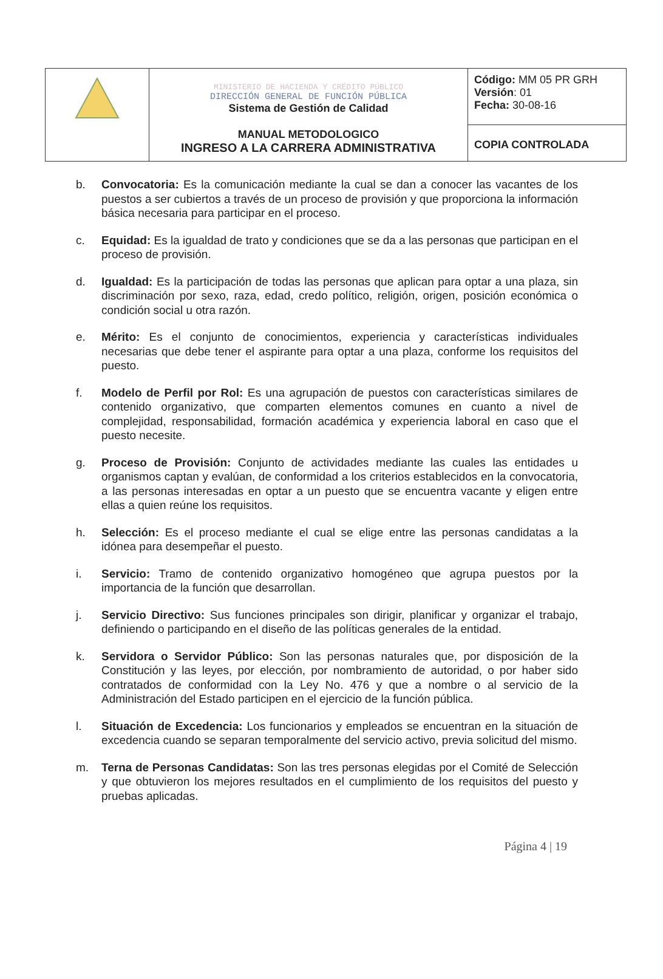| | MINISTERIO DE HACIENDA Y CRÉDITO PÚBLICO DIRECCIÓN GENERAL DE FUNCIÓN PÚBLICA Sistema de Gestión de Calidad MANUAL METODOLOGICO INGRESO A LA CARRERA ADMINISTRATIVA | Código: MM 05 PR GRH Versión : 01 Fecha: 30-08-16 |
| | | COPIA CONTROLADA |
b. Convocatoria: Es la comunicación mediante la cual se dan a conocer las vacantes de los puestos a ser cubiertos a través de un proceso de provisión y que proporciona la información básica necesaria para participar en el proceso.
c. Equidad: Es la igualdad de trato y condiciones que se da a las personas que participan en el proceso de provisión.
d. Igualdad: Es la participación de todas las personas que aplican para optar a una plaza, sin discriminación por sexo, raza, edad, credo político, religión, origen, posición económica o condición social u otra razón.
e. Mérito: Es el conjunto de conocimientos, experiencia y características individuales necesarias que debe tener el aspirante para optar a una plaza, conforme los requisitos del puesto.
f. Modelo de Perfil por Rol: Es una agrupación de puestos con características similares de contenido organizativo, que comparten elementos comunes en cuanto a nivel de complejidad, responsabilidad, formación académica y experiencia laboral en caso que el puesto necesite.
g. Proceso de Provisión: Conjunto de actividades mediante las cuales las entidades u organismos captan y evalúan, de conformidad a los criterios establecidos en la convocatoria, a las personas interesadas en optar a un puesto que se encuentra vacante y eligen entre ellas a quien reúne los requisitos.
h. Selección: Es el proceso mediante el cual se elige entre las personas candidatas a la idónea para desempeñar el puesto.
i. Servicio: Tramo de contenido organizativo homogéneo que agrupa puestos por la importancia de la función que desarrollan.
j. Servicio Directivo: Sus funciones principales son dirigir, planificar y organizar el trabajo, definiendo o participando en el diseño de las políticas generales de la entidad.
k. Servidora o Servidor Público: Son las personas naturales que, por disposición de la Constitución y las leyes, por elección, por nombramiento de autoridad, o por haber sido contratados de conformidad con la Ley No. 476 y que a nombre o al servicio de la Administración del Estado participen en el ejercicio de la función pública.
l. Situación de Excedencia: Los funcionarios y empleados se encuentran en la situación de excedencia cuando se separan temporalmente del servicio activo, previa solicitud del mismo.
m. Terna de Personas Candidatas: Son las tres personas elegidas por el Comité de Selección y que obtuvieron los mejores resultados en el cumplimiento de los requisitos del puesto y pruebas aplicadas.
Página 4 | 19